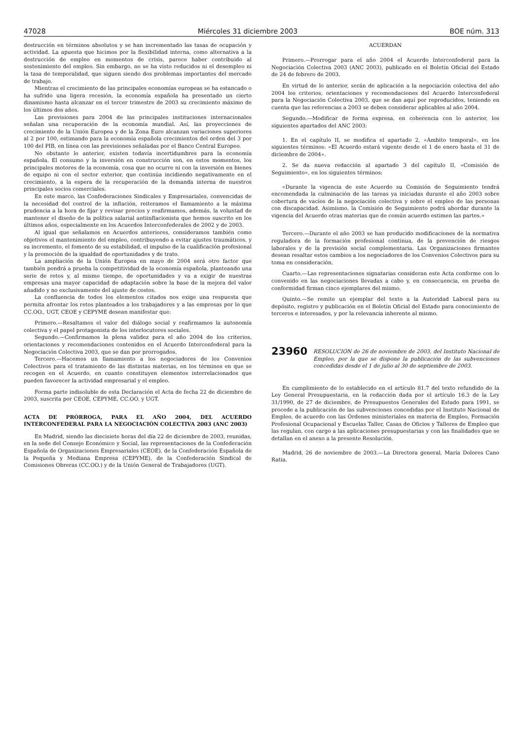47028 Miércoles 31 diciembre 2003 BOE núm. 313
destrucción en términos absolutos y se han incrementado las tasas de ocupación y actividad. La apuesta que hicimos por la flexibilidad interna, como alternativa a la destrucción de empleo en momentos de crisis, parece haber contribuido al sostenimiento del empleo. Sin embargo, no se ha visto reducidos ni el desempleo ni la tasa de temporalidad, que siguen siendo dos problemas importantes del mercado de trabajo.
Mientras el crecimiento de las principales economías europeas se ha estancado o ha sufrido una ligera recesión, la economía española ha presentado un cierto dinamismo hasta alcanzar en el tercer trimestre de 2003 su crecimiento máximo de los últimos dos años.
Las previsiones para 2004 de las principales instituciones internacionales señalan una recuperación de la economía mundial. Así, las proyecciones de crecimiento de la Unión Europea y de la Zona Euro alcanzan variaciones superiores al 2 por 100, estimando para la economía española crecimientos del orden del 3 por 100 del PIB, en línea con las previsiones señaladas por el Banco Central Europeo.
No obstante lo anterior, existen todavía incertidumbres para la economía española. El consumo y la inversión en construcción son, en estos momentos, los principales motores de la economía, cosa que no ocurre ni con la inversión en bienes de equipo ni con el sector exterior, que continúa incidiendo negativamente en el crecimiento, a la espera de la recuperación de la demanda interna de nuestros principales socios comerciales.
En este marco, las Confederaciones Sindicales y Empresariales, convencidas de la necesidad del control de la inflación, reiteramos el llamamiento a la máxima prudencia a la hora de fijar y revisar precios y reafirmamos, además, la voluntad de mantener el diseño de la política salarial antiinflacionista que hemos suscrito en los últimos años, especialmente en los Acuerdos Interconfederales de 2002 y de 2003.
Al igual que señalamos en Acuerdos anteriores, consideramos también como objetivos el mantenimiento del empleo, contribuyendo a evitar ajustes traumáticos, y su incremento, el fomento de su estabilidad, el impulso de la cualificación profesional y la promoción de la igualdad de oportunidades y de trato.
La ampliación de la Unión Europea en mayo de 2004 será otro factor que también pondrá a prueba la competitividad de la economía española, planteando una serie de retos y, al mismo tiempo, de oportunidades y va a exigir de nuestras empresas una mayor capacidad de adaptación sobre la base de la mejora del valor añadido y no exclusivamente del ajuste de costes.
La confluencia de todos los elementos citados nos exige una respuesta que permita afrontar los retos planteados a los trabajadores y a las empresas por lo que CC.OO., UGT, CEOE y CEPYME desean manifestar que:
Primero.—Resaltamos el valor del diálogo social y reafirmamos la autonomía colectiva y el papel protagonista de los interlocutores sociales.
Segundo.—Confirmamos la plena validez para el año 2004 de los criterios, orientaciones y recomendaciones contenidos en el Acuerdo Interconfederal para la Negociación Colectiva 2003, que se dan por prorrogados.
Tercero.—Hacemos un llamamiento a los negociadores de los Convenios Colectivos para el tratamiento de las distintas materias, en los términos en que se recogen en el Acuerdo, en cuanto constituyen elementos interrelacionados que pueden favorecer la actividad empresarial y el empleo.
Forma parte indisoluble de esta Declaración el Acta de fecha 22 de diciembre de 2003, suscrita por CEOE, CEPYME, CC.OO. y UGT.
ACTA DE PRÓRROGA, PARA EL AÑO 2004, DEL ACUERDO INTERCONFEDERAL PARA LA NEGOCIACIÓN COLECTIVA 2003 (ANC 2003)
En Madrid, siendo las diecisiete horas del día 22 de diciembre de 2003, reunidas, en la sede del Consejo Económico y Social, las representaciones de la Confederación Española de Organizaciones Empresariales (CEOE), de la Confederación Española de la Pequeña y Mediana Empresa (CEPYME), de la Confederación Sindical de Comisiones Obreras (CC.OO.) y de la Unión General de Trabajadores (UGT).
ACUERDAN
Primero.—Prorrogar para el año 2004 el Acuerdo Interconfederal para la Negociación Colectiva 2003 (ANC 2003), publicado en el Boletín Oficial del Estado de 24 de febrero de 2003.
En virtud de lo anterior, serán de aplicación a la negociación colectiva del año 2004 los criterios, orientaciones y recomendaciones del Acuerdo Interconfederal para la Negociación Colectiva 2003, que se dan aquí por reproducidos, teniendo en cuenta que las referencias a 2003 se deben considerar aplicables al año 2004.
Segundo.—Modificar de forma expresa, en coherencia con lo anterior, los siguientes apartados del ANC 2003:
1. En el capítulo II, se modifica el apartado 2, «Ámbito temporal», en los siguientes términos: «El Acuerdo estará vigente desde el 1 de enero hasta el 31 de diciembre de 2004».
2. Se da nueva redacción al apartado 3 del capítulo II, «Comisión de Seguimiento», en los siguientes términos:
«Durante la vigencia de este Acuerdo su Comisión de Seguimiento tendrá encomendada la culminación de las tareas ya iniciadas durante el año 2003 sobre cobertura de vacíos de la negociación colectiva y sobre el empleo de las personas con discapacidad. Asimismo, la Comisión de Seguimiento podrá abordar durante la vigencia del Acuerdo otras materias que de común acuerdo estimen las partes.»
Tercero.—Durante el año 2003 se han producido modificaciones de la normativa reguladora de la formación profesional continua, de la prevención de riesgos laborales y de la previsión social complementaria. Las Organizaciones firmantes desean resaltar estos cambios a los negociadores de los Convenios Colectivos para su toma en consideración.
Cuarto.—Las representaciones signatarias consideran este Acta conforme con lo convenido en las negociaciones llevadas a cabo y, en consecuencia, en prueba de conformidad firman cinco ejemplares del mismo.
Quinto.—Se remite un ejemplar del texto a la Autoridad Laboral para su depósito, registro y publicación en el Boletín Oficial del Estado para conocimiento de terceros e interesados, y por la relevancia inherente al mismo.
23960 RESOLUCIÓN de 26 de noviembre de 2003, del Instituto Nacional de Empleo, por la que se dispone la publicación de las subvenciones concedidas desde el 1 de julio al 30 de septiembre de 2003.
En cumplimiento de lo establecido en el artículo 81.7 del texto refundido de la Ley General Presupuestaria, en la redacción dada por el artículo 16.3 de la Ley 31/1990, de 27 de diciembre, de Presupuestos Generales del Estado para 1991, se procede a la publicación de las subvenciones concedidas por el Instituto Nacional de Empleo, de acuerdo con las Órdenes ministeriales en materia de Empleo, Formación Profesional Ocupacional y Escuelas Taller, Casas de Oficios y Talleres de Empleo que las regulan, con cargo a las aplicaciones presupuestarias y con las finalidades que se detallan en el anexo a la presente Resolución.
Madrid, 26 de noviembre de 2003.—La Directora general, María Dolores Cano Ratia.